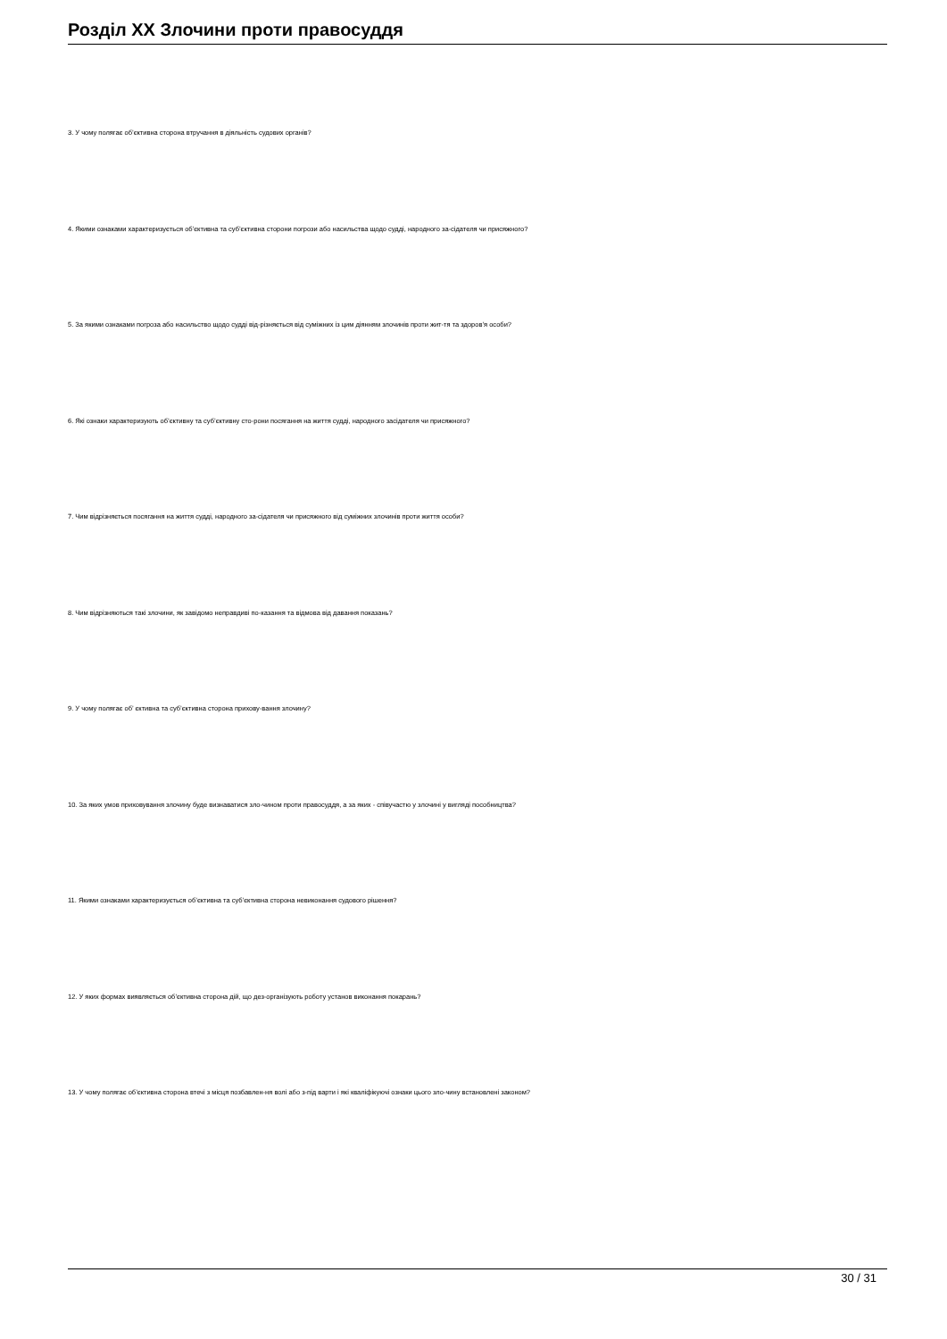Розділ XX Злочини проти правосуддя
3. У чому полягає об’єктивна сторона втручання в діяльність судових органів?
4. Якими ознаками характеризується об’єктивна та суб’єктивна сторони погрози або насильства щодо судді, народного за-сідателя чи присяжного?
5. За якими ознаками погроза або насильство щодо судді від-різняється від суміжних із цим діянням злочинів проти жит-тя та здоров’я особи?
6. Які ознаки характеризують об’єктивну та суб’єктивну сто-рони посягання на життя судді, народного засідателя чи присяжного?
7. Чим відрізняється посягання на життя судді, народного за-сідателя чи присяжного від суміжних злочинів проти життя особи?
8. Чим відрізняються такі злочини, як завідомо неправдиві по-казання та відмова від давання показань?
9. У чому полягає об’ єктивна та суб’єктивна сторона прихову-вання злочину?
10. За яких умов приховування злочину буде визнаватися зло-чином проти правосуддя, а за яких - співучастю у злочині у вигляді пособництва?
11. Якими ознаками характеризується об’єктивна та суб’єктивна сторона невиконання судового рішення?
12. У яких формах виявляється об’єктивна сторона дій, що дез-організують роботу установ виконання покарань?
13. У чому полягає об’єктивна сторона втечі з місця позбавлен-ня волі або з-під варти і які кваліфікуючі ознаки цього зло-чину встановлені законом?
30 / 31